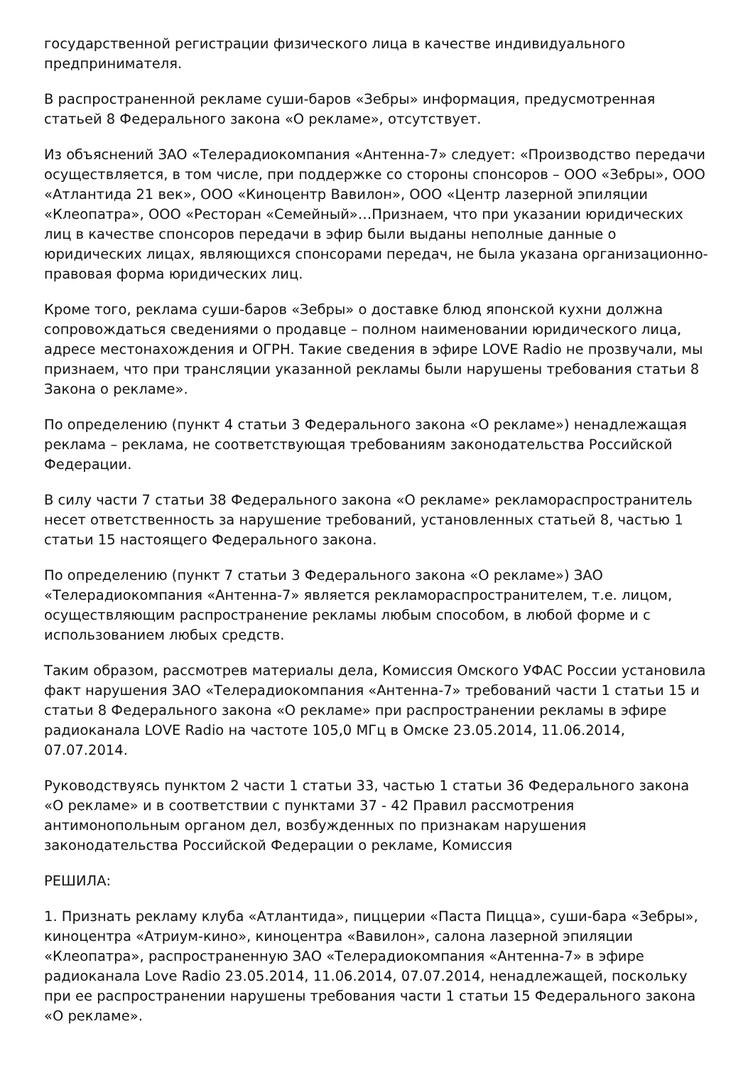государственной регистрации физического лица в качестве индивидуального предпринимателя.
В распространенной рекламе суши-баров «Зебры» информация, предусмотренная статьей 8 Федерального закона «О рекламе», отсутствует.
Из объяснений ЗАО «Телерадиокомпания «Антенна-7» следует: «Производство передачи осуществляется, в том числе, при поддержке со стороны спонсоров – ООО «Зебры», ООО «Атлантида 21 век», ООО «Киноцентр Вавилон», ООО «Центр лазерной эпиляции «Клеопатра», ООО «Ресторан «Семейный»…Признаем, что при указании юридических лиц в качестве спонсоров передачи в эфир были выданы неполные данные о юридических лицах, являющихся спонсорами передач, не была указана организационно-правовая форма юридических лиц.
Кроме того, реклама суши-баров «Зебры» о доставке блюд японской кухни должна сопровождаться сведениями о продавце – полном наименовании юридического лица, адресе местонахождения и ОГРН. Такие сведения в эфире LOVE Radio не прозвучали, мы признаем, что при трансляции указанной рекламы были нарушены требования статьи 8 Закона о рекламе».
По определению (пункт 4 статьи 3 Федерального закона «О рекламе») ненадлежащая реклама – реклама, не соответствующая требованиям законодательства Российской Федерации.
В силу части 7 статьи 38 Федерального закона «О рекламе» рекламораспространитель несет ответственность за нарушение требований, установленных статьей 8, частью 1 статьи 15 настоящего Федерального закона.
По определению (пункт 7 статьи 3 Федерального закона «О рекламе») ЗАО «Телерадиокомпания «Антенна-7» является рекламораспространителем, т.е. лицом, осуществляющим распространение рекламы любым способом, в любой форме и с использованием любых средств.
Таким образом, рассмотрев материалы дела, Комиссия Омского УФАС России установила факт нарушения ЗАО «Телерадиокомпания «Антенна-7» требований части 1 статьи 15 и статьи 8 Федерального закона «О рекламе» при распространении рекламы в эфире радиоканала LOVE Radio на частоте 105,0 МГц в Омске 23.05.2014, 11.06.2014, 07.07.2014.
Руководствуясь пунктом 2 части 1 статьи 33, частью 1 статьи 36 Федерального закона «О рекламе» и в соответствии с пунктами 37 - 42 Правил рассмотрения антимонопольным органом дел, возбужденных по признакам нарушения законодательства Российской Федерации о рекламе, Комиссия
РЕШИЛА:
1. Признать рекламу клуба «Атлантида», пиццерии «Паста Пицца», суши-бара «Зебры», киноцентра «Атриум-кино», киноцентра «Вавилон», салона лазерной эпиляции «Клеопатра», распространенную ЗАО «Телерадиокомпания «Антенна-7» в эфире радиоканала Love Radio 23.05.2014, 11.06.2014, 07.07.2014, ненадлежащей, поскольку при ее распространении нарушены требования части 1 статьи 15 Федерального закона «О рекламе».